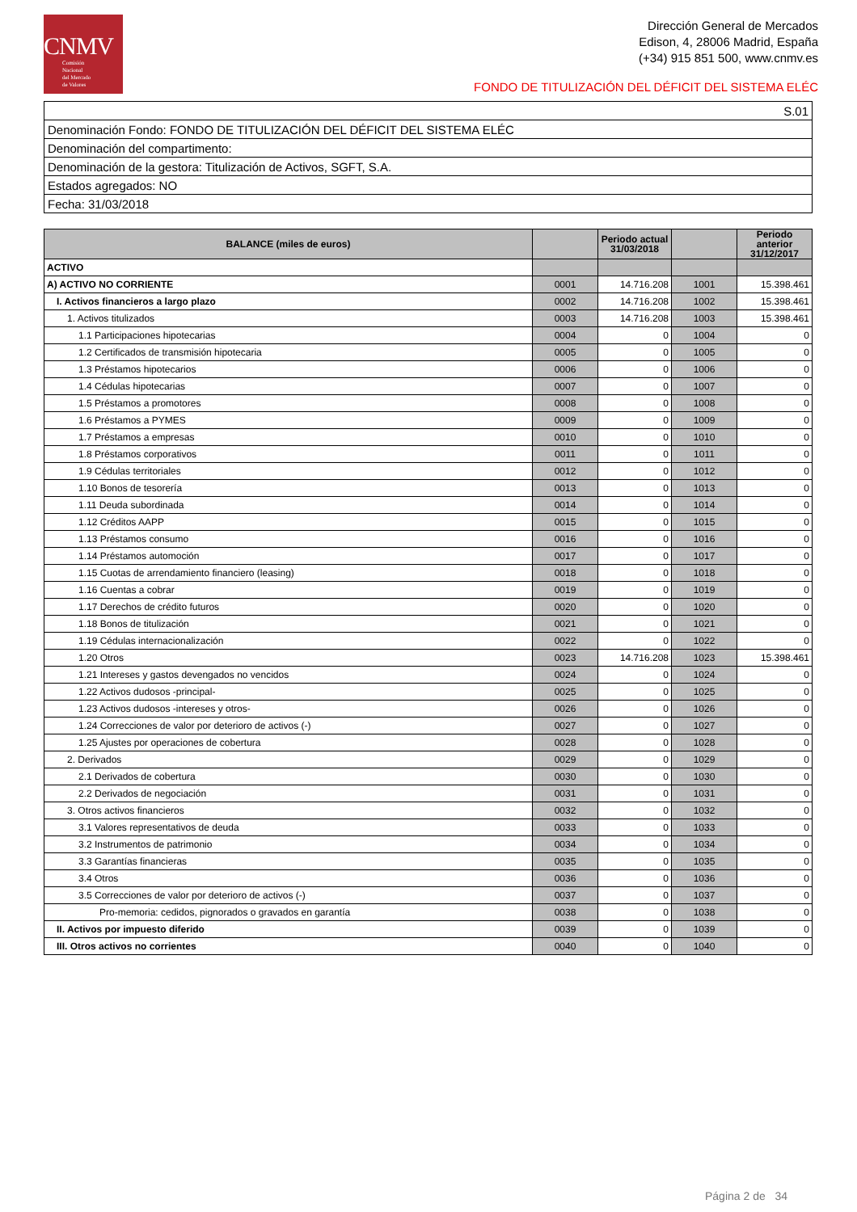CNMV
Comisión
Nacional
del Mercado
de Valores
Dirección General de Mercados
Edison, 4, 28006 Madrid, España
(+34) 915 851 500, www.cnmv.es
FONDO DE TITULIZACIÓN DEL DÉFICIT DEL SISTEMA ELÉC
| S.01 |
| Denominación Fondo: FONDO DE TITULIZACIÓN DEL DÉFICIT DEL SISTEMA ELÉC |
| Denominación del compartimento: |
| Denominación de la gestora: Titulización de Activos, SGFT, S.A. |
| Estados agregados: NO |
| Fecha: 31/03/2018 |
| BALANCE (miles de euros) | | Periodo actual 31/03/2018 | | Periodo anterior 31/12/2017 |
| --- | --- | --- | --- | --- |
| ACTIVO | | | | |
| A) ACTIVO NO CORRIENTE | 0001 | 14.716.208 | 1001 | 15.398.461 |
| I. Activos financieros a largo plazo | 0002 | 14.716.208 | 1002 | 15.398.461 |
| 1. Activos titulizados | 0003 | 14.716.208 | 1003 | 15.398.461 |
| 1.1 Participaciones hipotecarias | 0004 | 0 | 1004 | 0 |
| 1.2 Certificados de transmisión hipotecaria | 0005 | 0 | 1005 | 0 |
| 1.3 Préstamos hipotecarios | 0006 | 0 | 1006 | 0 |
| 1.4 Cédulas hipotecarias | 0007 | 0 | 1007 | 0 |
| 1.5 Préstamos a promotores | 0008 | 0 | 1008 | 0 |
| 1.6 Préstamos a PYMES | 0009 | 0 | 1009 | 0 |
| 1.7 Préstamos a empresas | 0010 | 0 | 1010 | 0 |
| 1.8 Préstamos corporativos | 0011 | 0 | 1011 | 0 |
| 1.9 Cédulas territoriales | 0012 | 0 | 1012 | 0 |
| 1.10 Bonos de tesorería | 0013 | 0 | 1013 | 0 |
| 1.11 Deuda subordinada | 0014 | 0 | 1014 | 0 |
| 1.12 Créditos AAPP | 0015 | 0 | 1015 | 0 |
| 1.13 Préstamos consumo | 0016 | 0 | 1016 | 0 |
| 1.14 Préstamos automoción | 0017 | 0 | 1017 | 0 |
| 1.15 Cuotas de arrendamiento financiero (leasing) | 0018 | 0 | 1018 | 0 |
| 1.16 Cuentas a cobrar | 0019 | 0 | 1019 | 0 |
| 1.17 Derechos de crédito futuros | 0020 | 0 | 1020 | 0 |
| 1.18 Bonos de titulización | 0021 | 0 | 1021 | 0 |
| 1.19 Cédulas internacionalización | 0022 | 0 | 1022 | 0 |
| 1.20 Otros | 0023 | 14.716.208 | 1023 | 15.398.461 |
| 1.21 Intereses y gastos devengados no vencidos | 0024 | 0 | 1024 | 0 |
| 1.22 Activos dudosos -principal- | 0025 | 0 | 1025 | 0 |
| 1.23 Activos dudosos -intereses y otros- | 0026 | 0 | 1026 | 0 |
| 1.24 Correcciones de valor por deterioro de activos (-) | 0027 | 0 | 1027 | 0 |
| 1.25 Ajustes por operaciones de cobertura | 0028 | 0 | 1028 | 0 |
| 2. Derivados | 0029 | 0 | 1029 | 0 |
| 2.1 Derivados de cobertura | 0030 | 0 | 1030 | 0 |
| 2.2 Derivados de negociación | 0031 | 0 | 1031 | 0 |
| 3. Otros activos financieros | 0032 | 0 | 1032 | 0 |
| 3.1 Valores representativos de deuda | 0033 | 0 | 1033 | 0 |
| 3.2 Instrumentos de patrimonio | 0034 | 0 | 1034 | 0 |
| 3.3 Garantías financieras | 0035 | 0 | 1035 | 0 |
| 3.4 Otros | 0036 | 0 | 1036 | 0 |
| 3.5 Correcciones de valor por deterioro de activos (-) | 0037 | 0 | 1037 | 0 |
| Pro-memoria: cedidos, pignorados o gravados en garantía | 0038 | 0 | 1038 | 0 |
| II. Activos por impuesto diferido | 0039 | 0 | 1039 | 0 |
| III. Otros activos no corrientes | 0040 | 0 | 1040 | 0 |
Página 2 de 34